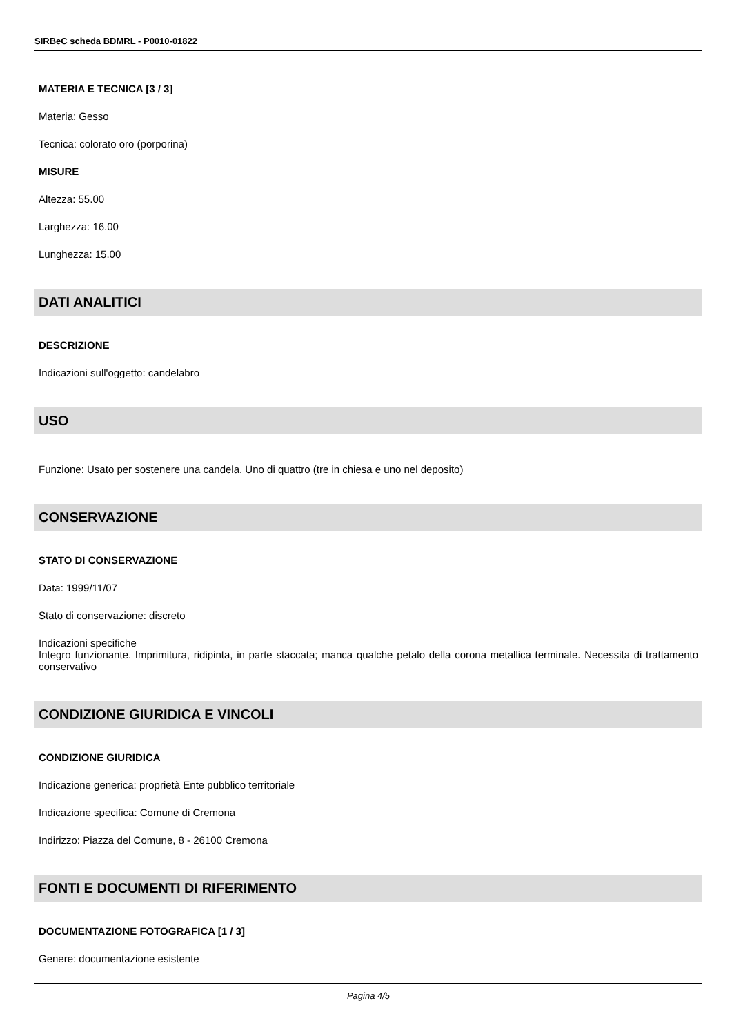SIRBeC scheda BDMRL - P0010-01822
MATERIA E TECNICA [3 / 3]
Materia: Gesso
Tecnica: colorato oro (porporina)
MISURE
Altezza: 55.00
Larghezza: 16.00
Lunghezza: 15.00
DATI ANALITICI
DESCRIZIONE
Indicazioni sull'oggetto: candelabro
USO
Funzione: Usato per sostenere una candela. Uno di quattro (tre in chiesa e uno nel deposito)
CONSERVAZIONE
STATO DI CONSERVAZIONE
Data: 1999/11/07
Stato di conservazione: discreto
Indicazioni specifiche
Integro funzionante. Imprimitura, ridipinta, in parte staccata; manca qualche petalo della corona metallica terminale. Necessita di trattamento conservativo
CONDIZIONE GIURIDICA E VINCOLI
CONDIZIONE GIURIDICA
Indicazione generica: proprietà Ente pubblico territoriale
Indicazione specifica: Comune di Cremona
Indirizzo: Piazza del Comune, 8 - 26100 Cremona
FONTI E DOCUMENTI DI RIFERIMENTO
DOCUMENTAZIONE FOTOGRAFICA [1 / 3]
Genere: documentazione esistente
Pagina 4/5